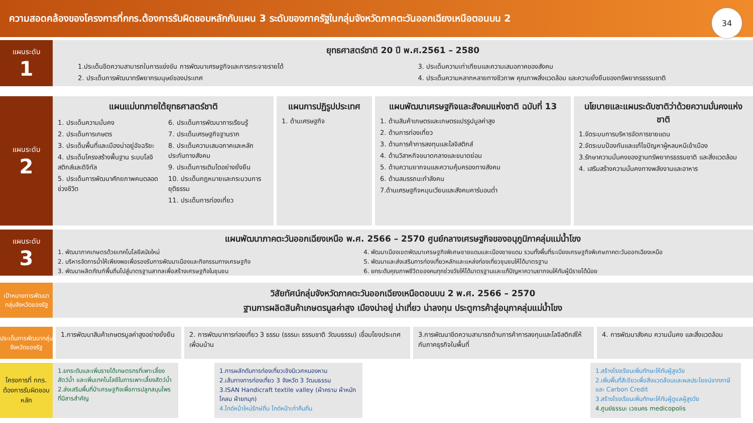ความสอดคล้องของโครงการที่กกร.ต้องการรับผิดชอบหลักกับแผน 3 ระดับของภาครัฐในกลุ่มจังหวัดภาคตะวันออกเฉียงเหนือตอนบน 2
34
แผนระดับ
1
ยุทธศาสตร์ชาติ 20 ปี พ.ศ.2561 – 2580
1.ประเด็นขีดความสามารถในการแข่งขัน การพัฒนาเศรษฐกิจและการกระจายรายได้
2. ประเด็นการพัฒนาทรัพยากรมนุษย์ของประเทศ
3. ประเด็นความเท่าเทียมและความเสมอภาคของสังคม
4. ประเด็นความหลากหลายทางชีวภาพ คุณภาพสิ่งแวดล้อม และความยั่งยืนของทรัพยากรธรรมชาติ
แผนระดับ
2
แผนแม่บทภายใต้ยุทธศาสตร์ชาติ
1. ประเด็นความมั่นคง
2. ประเด็นการเกษตร
3. ประเด็นพื้นที่และเมืองน่าอยู่อัจฉริยะ
4. ประเด็นโครงสร้างพื้นฐาน ระบบโลจิสติกส์และดิจิทัล
5. ประเด็นการพัฒนาศักยภาพคนตลอดช่วงชีวิต
6. ประเด็นการพัฒนาการเรียนรู้
7. ประเด็นเศรษฐกิจฐานราก
8. ประเด็นความเสมอภาคและหลักประกันทางสังคม
9. ประเด็นการเติบโตอย่างยั่งยืน
10. ประเด็นกฎหมายและกระบวนการยุติธรรม
11. ประเด็นการท่องเที่ยว
แผนการปฏิรูปประเทศ
1. ด้านเศรษฐกิจ
แผนพัฒนาเศรษฐกิจและสังคมแห่งชาติ ฉบับที่ 13
1. ด้านสินค้าเกษตรและเกษตรแปรรูปมูลค่าสูง
2. ด้านการท่องเที่ยว
3. ด้านการค้าการลงทุนและโลจิสติกส์
4. ด้านวิสาหกิจขนาดกลางและขนาดย่อม
5. ด้านความยากจนและความคุ้มครองทางสังคม
6. ด้านสมรรถนะกำลังคน
7.ด้านเศรษฐกิจหมุนเวียนและสังคมคาร์บอนต่ำ
นโยบายและแผนระดับชาติว่าด้วยความมั่นคงแห่งชาติ
1.จัดระบบการบริหารจัดการชายแดน
2.จัดระบบป้องกันและแก้ไขปัญหาผู้หลบหนีเข้าเมือง
3.รักษาความมั่นคงของฐานทรัพยากรธรรมชาติ และสิ่งแวดล้อม
4. เสริมสร้างความมั่นคงทางพลังงานและอาหาร
แผนระดับ
3
แผนพัฒนาภาคตะวันออกเฉียงเหนือ พ.ศ. 2566 – 2570 ศูนย์กลางเศรษฐกิจของอนุภูมิภาคลุ่มแม่น้ำโขง
1. พัฒนาภาคเกษตรด้วยเทคโนโลยีสมัยใหม่
2. บริหารจัดการน้ำให้เพียงพอเพื่อรองรับการพัฒนาเมืองและกิจกรรมทางเศรษฐกิจ
3. พัฒนาผลิตภัณฑ์พื้นถิ่นไปสู่มาตรฐานสากลเพื่อสร้างเศรษฐกิจในชุมชน
4. พัฒนาเมืองเขตพัฒนาเศรษฐกิจพิเศษชายแดนและเมืองชายแดน รวมทั้งพื้นที่ระเบียงเศรษฐกิจพิเศษภาคตะวันออกเฉียงเหนือ
5. พัฒนาและส่งเสริมการท่องเที่ยวหลักและแหล่งท่องเที่ยวชุมชนให้ได้มาตรฐาน
6. ยกระดับคุณภาพชีวิตของคนทุกช่วงวัยให้ได้มาตรฐานและแก้ปัญหาความยากจนให้กับผู้มีรายได้น้อย
เป้าหมายการพัฒนากลุ่มจังหวัดของรัฐ
วิสัยทัศน์กลุ่มจังหวัดภาคตะวันออกเฉียงเหนือตอนบน 2 พ.ศ. 2566 – 2570
ฐานการผลิตสินค้าเกษตรมูลค่าสูง เมืองน่าอยู่ น่าเที่ยว น่าลงทุน ประตูการค้าสู่อนุภาคลุ่มแม่น้ำโขง
ประเด็นการพัฒนากลุ่มจังหวัดของรัฐ
1.การพัฒนาสินค้าเกษตรมูลค่าสูงอย่างยั่งยืน
2. การพัฒนาการท่องเที่ยว 3 ธรรม (ธรรมะ ธรรมชาติ วัฒนธรรม) เชื่อมโยงประเทศเพื่อนบ้าน
3.การพัฒนาขีดความสามารถด้านการค้าการลงทุนและโลจิสติกส์ให้กับภาคธุรกิจในพื้นที่
4. การพัฒนาสังคม ความมั่นคง และสิ่งแวดล้อม
โครงการที่ กกร. ต้องการรับผิดชอบหลัก
1.ยกระดับและเพิ่มรายได้เกษตรกรที่เพาะเลี้ยงสัตว์น้ำ และเพิ่มเทคโนโลยีในการเพาะเลี้ยงสัตว์น้ำ
2.ส่งเสริมพื้นที่ป่าเศรษฐกิจเพื่อการปลูกสมุนไพรที่มีสารสำคัญ
1.การผลักดันการท่องเที่ยวเชิงนิเวศหนองหาน
2.เส้นทางการท่องเที่ยว 3 จังหวัด 3 วัฒนธรรม
3.ISAN Handicraft textile valley (ผ้าคราม ผ้าหมักโคลน ผ้ายกมุก)
4.ไกด์หน้าใหม่รักษ์ถิ่น ไกด์หน้าเก่าคืนถิ่น
1.สร้างโรงเรียนเพิ่มทักษะให้กับผู้สูงวัย
2.เพิ่มพื้นที่สีเขียวเพื่อสิ่งแวดล้อมและผลประโยชน์จากภาษี และ Carbon Credit
3.สร้างโรงเรียนเพิ่มทักษะให้กับผู้ดูแลผู้สูงวัย
4.ศูนย์ธรรมะ เวชนคร medicopolis